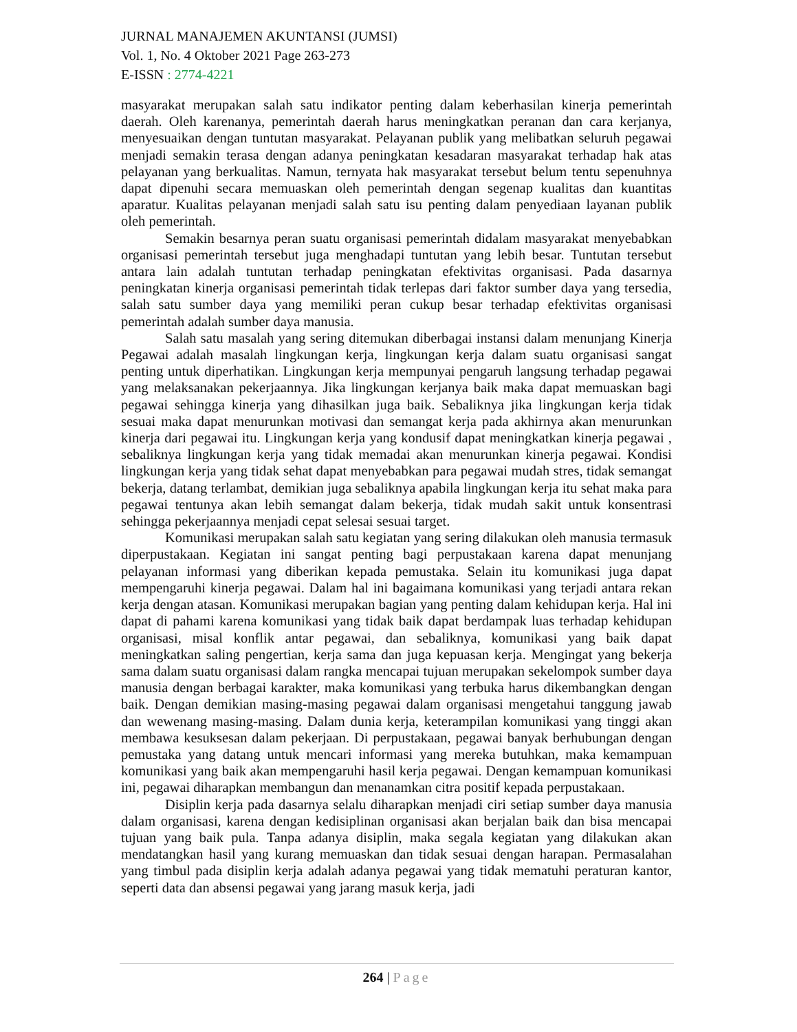JURNAL MANAJEMEN AKUNTANSI (JUMSI)
Vol. 1, No. 4 Oktober 2021 Page 263-273
E-ISSN : 2774-4221
masyarakat merupakan salah satu indikator penting dalam keberhasilan kinerja pemerintah daerah. Oleh karenanya, pemerintah daerah harus meningkatkan peranan dan cara kerjanya, menyesuaikan dengan tuntutan masyarakat. Pelayanan publik yang melibatkan seluruh pegawai menjadi semakin terasa dengan adanya peningkatan kesadaran masyarakat terhadap hak atas pelayanan yang berkualitas. Namun, ternyata hak masyarakat tersebut belum tentu sepenuhnya dapat dipenuhi secara memuaskan oleh pemerintah dengan segenap kualitas dan kuantitas aparatur. Kualitas pelayanan menjadi salah satu isu penting dalam penyediaan layanan publik oleh pemerintah.
Semakin besarnya peran suatu organisasi pemerintah didalam masyarakat menyebabkan organisasi pemerintah tersebut juga menghadapi tuntutan yang lebih besar. Tuntutan tersebut antara lain adalah tuntutan terhadap peningkatan efektivitas organisasi. Pada dasarnya peningkatan kinerja organisasi pemerintah tidak terlepas dari faktor sumber daya yang tersedia, salah satu sumber daya yang memiliki peran cukup besar terhadap efektivitas organisasi pemerintah adalah sumber daya manusia.
Salah satu masalah yang sering ditemukan diberbagai instansi dalam menunjang Kinerja Pegawai adalah masalah lingkungan kerja, lingkungan kerja dalam suatu organisasi sangat penting untuk diperhatikan. Lingkungan kerja mempunyai pengaruh langsung terhadap pegawai yang melaksanakan pekerjaannya. Jika lingkungan kerjanya baik maka dapat memuaskan bagi pegawai sehingga kinerja yang dihasilkan juga baik. Sebaliknya jika lingkungan kerja tidak sesuai maka dapat menurunkan motivasi dan semangat kerja pada akhirnya akan menurunkan kinerja dari pegawai itu. Lingkungan kerja yang kondusif dapat meningkatkan kinerja pegawai , sebaliknya lingkungan kerja yang tidak memadai akan menurunkan kinerja pegawai. Kondisi lingkungan kerja yang tidak sehat dapat menyebabkan para pegawai mudah stres, tidak semangat bekerja, datang terlambat, demikian juga sebaliknya apabila lingkungan kerja itu sehat maka para pegawai tentunya akan lebih semangat dalam bekerja, tidak mudah sakit untuk konsentrasi sehingga pekerjaannya menjadi cepat selesai sesuai target.
Komunikasi merupakan salah satu kegiatan yang sering dilakukan oleh manusia termasuk diperpustakaan. Kegiatan ini sangat penting bagi perpustakaan karena dapat menunjang pelayanan informasi yang diberikan kepada pemustaka. Selain itu komunikasi juga dapat mempengaruhi kinerja pegawai. Dalam hal ini bagaimana komunikasi yang terjadi antara rekan kerja dengan atasan. Komunikasi merupakan bagian yang penting dalam kehidupan kerja. Hal ini dapat di pahami karena komunikasi yang tidak baik dapat berdampak luas terhadap kehidupan organisasi, misal konflik antar pegawai, dan sebaliknya, komunikasi yang baik dapat meningkatkan saling pengertian, kerja sama dan juga kepuasan kerja. Mengingat yang bekerja sama dalam suatu organisasi dalam rangka mencapai tujuan merupakan sekelompok sumber daya manusia dengan berbagai karakter, maka komunikasi yang terbuka harus dikembangkan dengan baik. Dengan demikian masing-masing pegawai dalam organisasi mengetahui tanggung jawab dan wewenang masing-masing. Dalam dunia kerja, keterampilan komunikasi yang tinggi akan membawa kesuksesan dalam pekerjaan. Di perpustakaan, pegawai banyak berhubungan dengan pemustaka yang datang untuk mencari informasi yang mereka butuhkan, maka kemampuan komunikasi yang baik akan mempengaruhi hasil kerja pegawai. Dengan kemampuan komunikasi ini, pegawai diharapkan membangun dan menanamkan citra positif kepada perpustakaan.
Disiplin kerja pada dasarnya selalu diharapkan menjadi ciri setiap sumber daya manusia dalam organisasi, karena dengan kedisiplinan organisasi akan berjalan baik dan bisa mencapai tujuan yang baik pula. Tanpa adanya disiplin, maka segala kegiatan yang dilakukan akan mendatangkan hasil yang kurang memuaskan dan tidak sesuai dengan harapan. Permasalahan yang timbul pada disiplin kerja adalah adanya pegawai yang tidak mematuhi peraturan kantor, seperti data dan absensi pegawai yang jarang masuk kerja, jadi
264 | Page